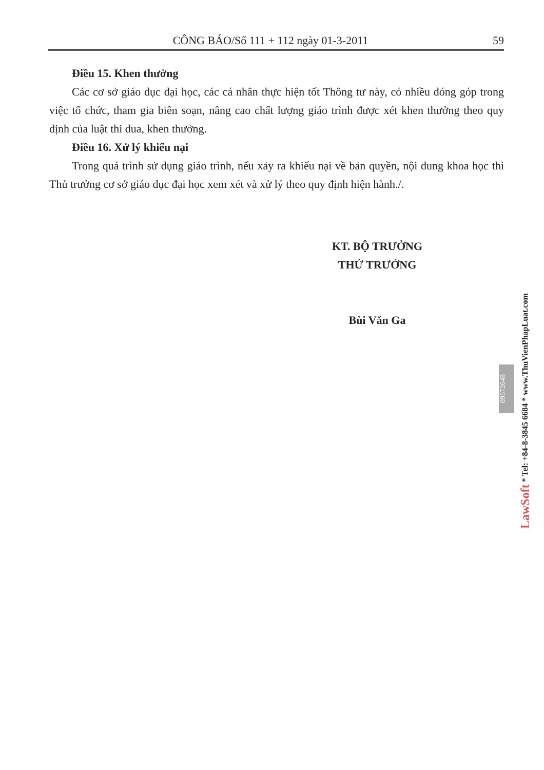CÔNG BÁO/Số 111 + 112 ngày 01-3-2011
59
Điều 15. Khen thưởng
Các cơ sở giáo dục đại học, các cá nhân thực hiện tốt Thông tư này, có nhiều đóng góp trong việc tổ chức, tham gia biên soạn, nâng cao chất lượng giáo trình được xét khen thưởng theo quy định của luật thi đua, khen thưởng.
Điều 16. Xử lý khiếu nại
Trong quá trình sử dụng giáo trình, nếu xảy ra khiếu nại về bản quyền, nội dung khoa học thì Thủ trưởng cơ sở giáo dục đại học xem xét và xử lý theo quy định hiện hành./.
KT. BỘ TRƯỞNG
THỨ TRƯỞNG
Bùi Văn Ga
09572648
LawSoft * Tel: +84-8-3845 6684 * www.ThuVienPhapLuat.com